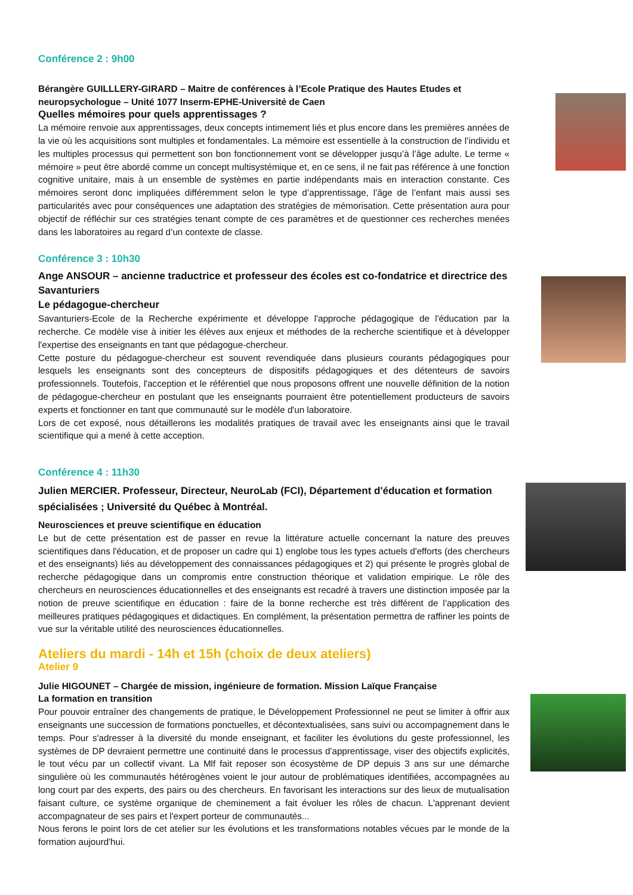Conférence 2 : 9h00
Bérangère GUILLLERY-GIRARD – Maitre de conférences à l’Ecole Pratique des Hautes Etudes et neuropsychologue – Unité 1077 Inserm-EPHE-Université de Caen
Quelles mémoires pour quels apprentissages ?
La mémoire renvoie aux apprentissages, deux concepts intimement liés et plus encore dans les premières années de la vie où les acquisitions sont multiples et fondamentales. La mémoire est essentielle à la construction de l’individu et les multiples processus qui permettent son bon fonctionnement vont se développer jusqu’à l’âge adulte. Le terme « mémoire » peut être abordé comme un concept multisystémique et, en ce sens, il ne fait pas référence à une fonction cognitive unitaire, mais à un ensemble de systèmes en partie indépendants mais en interaction constante. Ces mémoires seront donc impliquées différemment selon le type d’apprentissage, l’âge de l’enfant mais aussi ses particularités avec pour conséquences une adaptation des stratégies de mémorisation. Cette présentation aura pour objectif de réfléchir sur ces stratégies tenant compte de ces paramètres et de questionner ces recherches menées dans les laboratoires au regard d’un contexte de classe.
Conférence 3 : 10h30
Ange ANSOUR – ancienne traductrice et professeur des écoles est co-fondatrice et directrice des Savanturiers
Le pédagogue-chercheur
Savanturiers-Ecole de la Recherche expérimente et développe l'approche pédagogique de l'éducation par la recherche. Ce modèle vise à initier les élèves aux enjeux et méthodes de la recherche scientifique et à développer l'expertise des enseignants en tant que pédagogue-chercheur.
Cette posture du pédagogue-chercheur est souvent revendiquée dans plusieurs courants pédagogiques pour lesquels les enseignants sont des concepteurs de dispositifs pédagogiques et des détenteurs de savoirs professionnels. Toutefois, l'acception et le référentiel que nous proposons offrent une nouvelle définition de la notion de pédagogue-chercheur en postulant que les enseignants pourraient être potentiellement producteurs de savoirs experts et fonctionner en tant que communauté sur le modèle d'un laboratoire.
Lors de cet exposé, nous détaillerons les modalités pratiques de travail avec les enseignants ainsi que le travail scientifique qui a mené à cette acception.
Conférence 4 : 11h30
Julien MERCIER. Professeur, Directeur, NeuroLab (FCI), Département d'éducation et formation spécialisées ; Université du Québec à Montréal.
Neurosciences et preuve scientifique en éducation
Le but de cette présentation est de passer en revue la littérature actuelle concernant la nature des preuves scientifiques dans l'éducation, et de proposer un cadre qui 1) englobe tous les types actuels d'efforts (des chercheurs et des enseignants) liés au développement des connaissances pédagogiques et 2) qui présente le progrès global de recherche pédagogique dans un compromis entre construction théorique et validation empirique. Le rôle des chercheurs en neurosciences éducationnelles et des enseignants est recadré à travers une distinction imposée par la notion de preuve scientifique en éducation : faire de la bonne recherche est très différent de l’application des meilleures pratiques pédagogiques et didactiques. En complément, la présentation permettra de raffiner les points de vue sur la véritable utilité des neurosciences éducationnelles.
Ateliers du mardi - 14h et 15h (choix de deux ateliers)
Atelier 9
Julie HIGOUNET – Chargée de mission, ingénieure de formation. Mission Laïque Française
La formation en transition
Pour pouvoir entraîner des changements de pratique, le Développement Professionnel ne peut se limiter à offrir aux enseignants une succession de formations ponctuelles, et décontextualisées, sans suivi ou accompagnement dans le temps. Pour s'adresser à la diversité du monde enseignant, et faciliter les évolutions du geste professionnel, les systèmes de DP devraient permettre une continuité dans le processus d'apprentissage, viser des objectifs explicités, le tout vécu par un collectif vivant. La Mlf fait reposer son écosystème de DP depuis 3 ans sur une démarche singulière où les communautés hétérogènes voient le jour autour de problématiques identifiées, accompagnées au long court par des experts, des pairs ou des chercheurs. En favorisant les interactions sur des lieux de mutualisation faisant culture, ce système organique de cheminement a fait évoluer les rôles de chacun. L'apprenant devient accompagnateur de ses pairs et l'expert porteur de communautés...
Nous ferons le point lors de cet atelier sur les évolutions et les transformations notables vécues par le monde de la formation aujourd'hui.